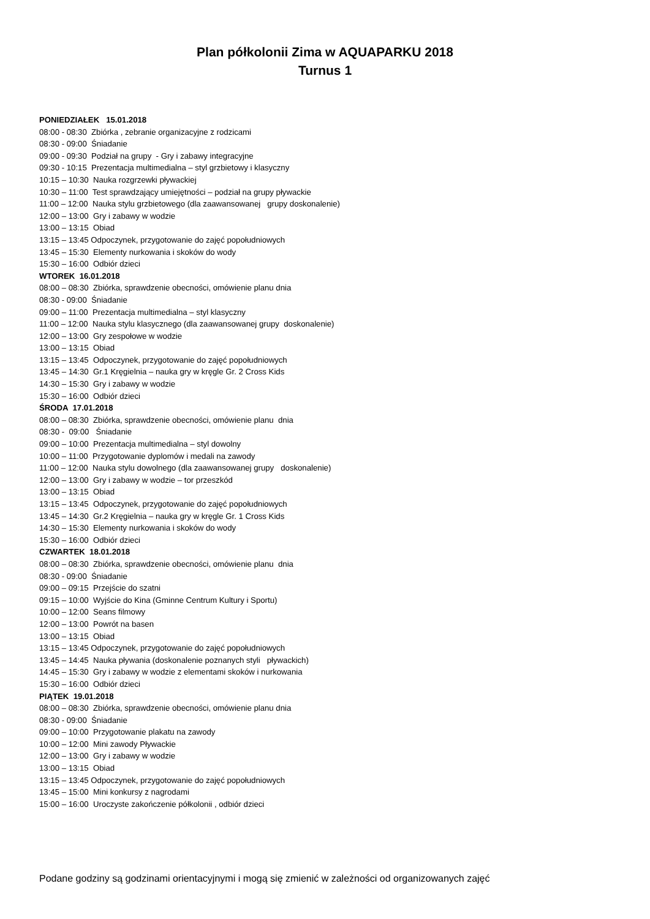Plan półkolonii Zima w AQUAPARKU 2018
Turnus 1
PONIEDZIAŁEK 15.01.2018
08:00 - 08:30 Zbiórka , zebranie organizacyjne z rodzicami
08:30 - 09:00 Śniadanie
09:00 - 09:30 Podział na grupy - Gry i zabawy integracyjne
09:30 - 10:15 Prezentacja multimedialna – styl grzbietowy i klasyczny
10:15 – 10:30 Nauka rozgrzewki pływackiej
10:30 – 11:00 Test sprawdzający umiejętności – podział na grupy pływackie
11:00 – 12:00 Nauka stylu grzbietowego (dla zaawansowanej grupy doskonalenie)
12:00 – 13:00 Gry i zabawy w wodzie
13:00 – 13:15 Obiad
13:15 – 13:45 Odpoczynek, przygotowanie do zajęć popołudniowych
13:45 – 15:30 Elementy nurkowania i skoków do wody
15:30 – 16:00 Odbiór dzieci
WTOREK 16.01.2018
08:00 – 08:30 Zbiórka, sprawdzenie obecności, omówienie planu dnia
08:30 - 09:00 Śniadanie
09:00 – 11:00 Prezentacja multimedialna – styl klasyczny
11:00 – 12:00 Nauka stylu klasycznego (dla zaawansowanej grupy doskonalenie)
12:00 – 13:00 Gry zespołowe w wodzie
13:00 – 13:15 Obiad
13:15 – 13:45 Odpoczynek, przygotowanie do zajęć popołudniowych
13:45 – 14:30 Gr.1 Kręgielnia – nauka gry w kręgle Gr. 2 Cross Kids
14:30 – 15:30 Gry i zabawy w wodzie
15:30 – 16:00 Odbiór dzieci
ŚRODA 17.01.2018
08:00 – 08:30 Zbiórka, sprawdzenie obecności, omówienie planu dnia
08:30 - 09:00 Śniadanie
09:00 – 10:00 Prezentacja multimedialna – styl dowolny
10:00 – 11:00 Przygotowanie dyplomów i medali na zawody
11:00 – 12:00 Nauka stylu dowolnego (dla zaawansowanej grupy doskonalenie)
12:00 – 13:00 Gry i zabawy w wodzie – tor przeszkód
13:00 – 13:15 Obiad
13:15 – 13:45 Odpoczynek, przygotowanie do zajęć popołudniowych
13:45 – 14:30 Gr.2 Kręgielnia – nauka gry w kręgle Gr. 1 Cross Kids
14:30 – 15:30 Elementy nurkowania i skoków do wody
15:30 – 16:00 Odbiór dzieci
CZWARTEK 18.01.2018
08:00 – 08:30 Zbiórka, sprawdzenie obecności, omówienie planu dnia
08:30 - 09:00 Śniadanie
09:00 – 09:15 Przejście do szatni
09:15 – 10:00 Wyjście do Kina (Gminne Centrum Kultury i Sportu)
10:00 – 12:00 Seans filmowy
12:00 – 13:00 Powrót na basen
13:00 – 13:15 Obiad
13:15 – 13:45 Odpoczynek, przygotowanie do zajęć popołudniowych
13:45 – 14:45 Nauka pływania (doskonalenie poznanych styli pływackich)
14:45 – 15:30 Gry i zabawy w wodzie z elementami skoków i nurkowania
15:30 – 16:00 Odbiór dzieci
PIĄTEK 19.01.2018
08:00 – 08:30 Zbiórka, sprawdzenie obecności, omówienie planu dnia
08:30 - 09:00 Śniadanie
09:00 – 10:00 Przygotowanie plakatu na zawody
10:00 – 12:00 Mini zawody Pływackie
12:00 – 13:00 Gry i zabawy w wodzie
13:00 – 13:15 Obiad
13:15 – 13:45 Odpoczynek, przygotowanie do zajęć popołudniowych
13:45 – 15:00 Mini konkursy z nagrodami
15:00 – 16:00 Uroczyste zakończenie półkolonii , odbiór dzieci
Podane godziny są godzinami orientacyjnymi i mogą się zmienić w zależności od organizowanych zajęć